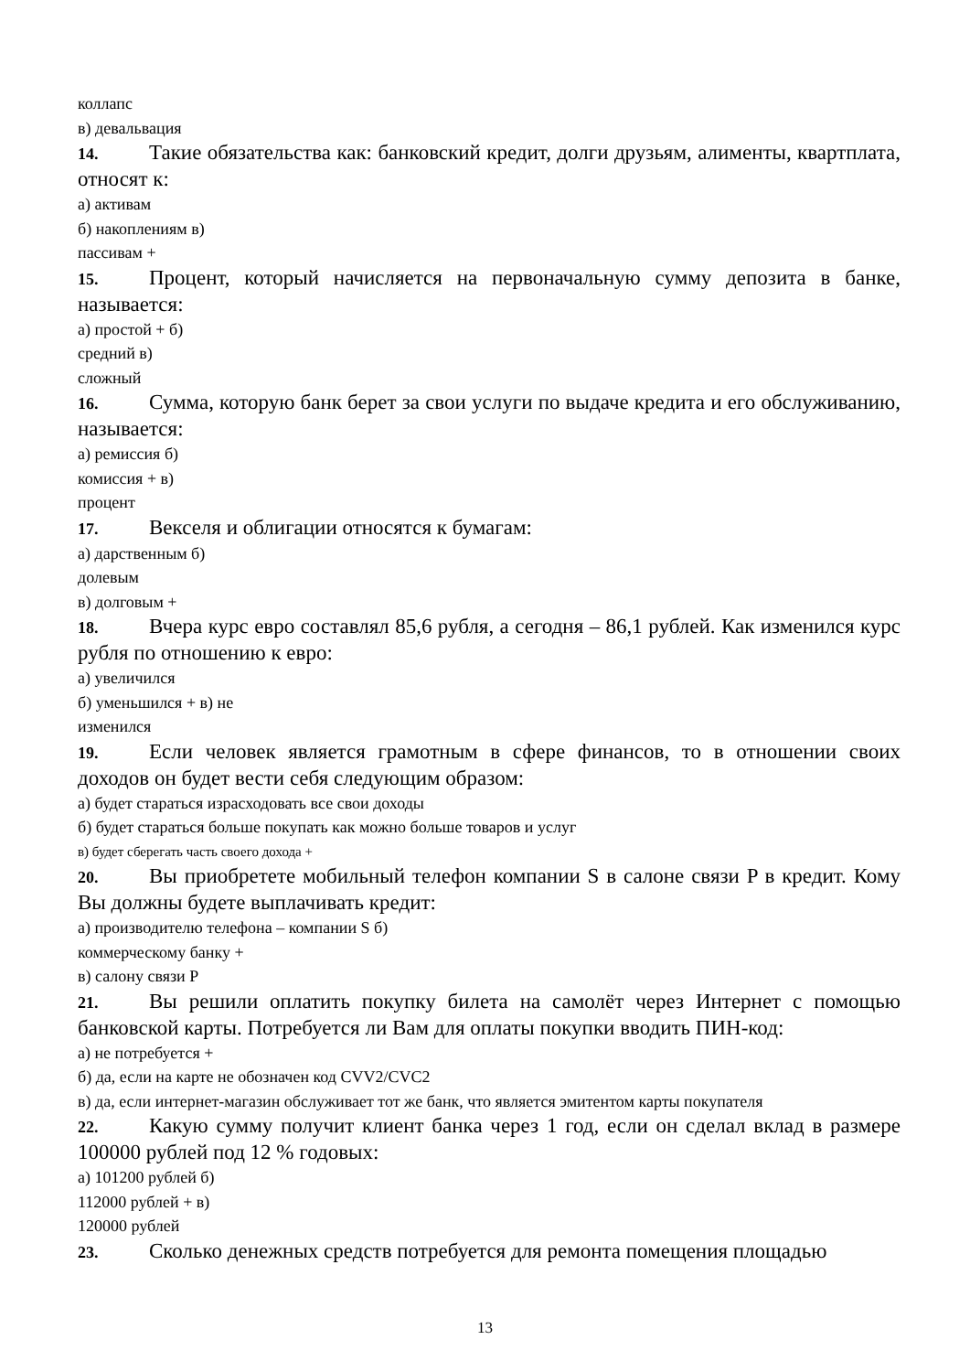коллапс
в) девальвация
14. Такие обязательства как: банковский кредит, долги друзьям, алименты, квартплата, относят к:
а) активам
б) накоплениям в)
пассивам +
15. Процент, который начисляется на первоначальную сумму депозита в банке, называется:
а) простой + б)
средний в)
сложный
16. Сумма, которую банк берет за свои услуги по выдаче кредита и его обслуживанию, называется:
а) ремиссия б)
комиссия + в)
процент
17. Векселя и облигации относятся к бумагам:
а) дарственным б)
долевым
в) долговым +
18. Вчера курс евро составлял 85,6 рубля, а сегодня – 86,1 рублей. Как изменился курс рубля по отношению к евро:
а) увеличился
б) уменьшился + в) не
изменился
19. Если человек является грамотным в сфере финансов, то в отношении своих доходов он будет вести себя следующим образом:
а) будет стараться израсходовать все свои доходы
б) будет стараться больше покупать как можно больше товаров и услуг
в) будет сберегать часть своего дохода +
20. Вы приобретете мобильный телефон компании S в салоне связи P в кредит. Кому Вы должны будете выплачивать кредит:
а) производителю телефона – компании S б)
коммерческому банку +
в) салону связи P
21. Вы решили оплатить покупку билета на самолёт через Интернет с помощью банковской карты. Потребуется ли Вам для оплаты покупки вводить ПИН-код:
а) не потребуется +
б) да, если на карте не обозначен код CVV2/CVC2
в) да, если интернет-магазин обслуживает тот же банк, что является эмитентом карты покупателя
22. Какую сумму получит клиент банка через 1 год, если он сделал вклад в размере 100000 рублей под 12 % годовых:
а) 101200 рублей б)
112000 рублей + в)
120000 рублей
23. Сколько денежных средств потребуется для ремонта помещения площадью
13